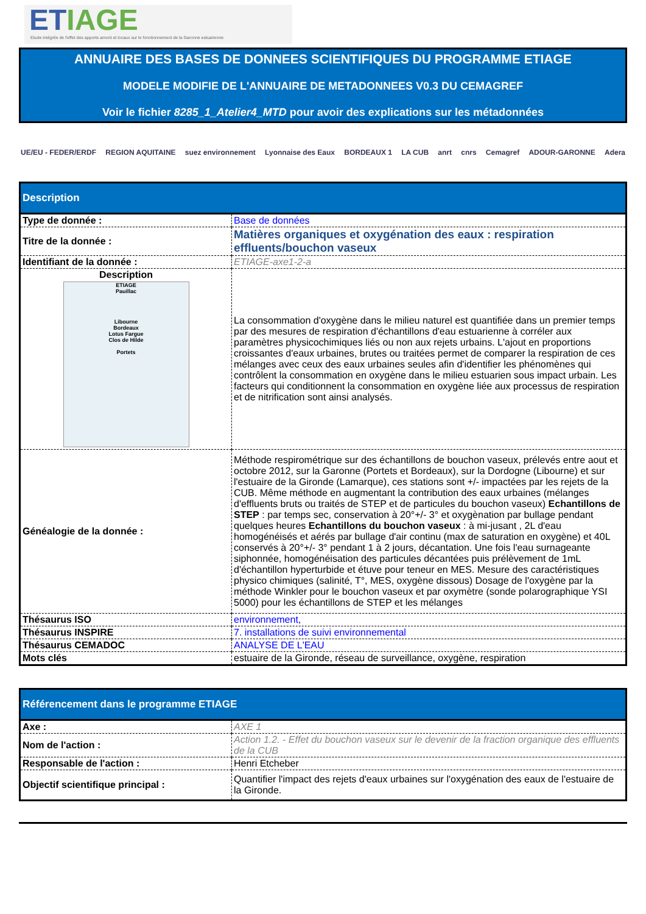ETIAGE
Etude intégrée de l'effet des apports amont et locaux sur le fonctionnement de la Garonne estuarienne
ANNUAIRE DES BASES DE DONNEES SCIENTIFIQUES DU PROGRAMME ETIAGE
MODELE MODIFIE DE L'ANNUAIRE DE METADONNEES V0.3 DU CEMAGREF
Voir le fichier 8285_1_Atelier4_MTD pour avoir des explications sur les métadonnées
UE/EU - FEDER/ERDF REGION AQUITAINE suez environnement Lyonnaise des Eaux BORDEAUX 1 LA CUB anrt cnrs Cemagref ADOUR-GARONNE Adera
| Description | |
| --- | --- |
| Type de donnée : | Base de données |
| Titre de la donnée : | Matières organiques et oxygénation des eaux : respiration effluents/bouchon vaseux |
| Identifiant de la donnée : | ETIAGE-axe1-2-a |
| Description ETIAGE Pauillac Libourne Bordeaux Lotus Fargue Clos de Hilde Portets | La consommation d'oxygène dans le milieu naturel est quantifiée dans un premier temps par des mesures de respiration d'échantillons d'eau estuarienne à corréler aux paramètres physicochimiques liés ou non aux rejets urbains. L'ajout en proportions croissantes d'eaux urbaines, brutes ou traitées permet de comparer la respiration de ces mélanges avec ceux des eaux urbaines seules afin d'identifier les phénomènes qui contrôlent la consommation en oxygène dans le milieu estuarien sous impact urbain. Les facteurs qui conditionnent la consommation en oxygène liée aux processus de respiration et de nitrification sont ainsi analysés. |
| Généalogie de la donnée : | Méthode respirométrique sur des échantillons de bouchon vaseux, prélevés entre aout et octobre 2012, sur la Garonne (Portets et Bordeaux), sur la Dordogne (Libourne) et sur l'estuaire de la Gironde (Lamarque), ces stations sont +/- impactées par les rejets de la CUB. Même méthode en augmentant la contribution des eaux urbaines (mélanges d'effluents bruts ou traités de STEP et de particules du bouchon vaseux) Echantillons de STEP : par temps sec, conservation à 20°+/- 3° et oxygènation par bullage pendant quelques heures Echantillons du bouchon vaseux : à mi-jusant , 2L d'eau homogénéisés et aérés par bullage d'air continu (max de saturation en oxygène) et 40L conservés à 20°+/- 3° pendant 1 à 2 jours, décantation. Une fois l'eau surnageante siphonnée, homogénéisation des particules décantées puis prélèvement de 1mL d'échantillon hyperturbide et étuve pour teneur en MES. Mesure des caractéristiques physico chimiques (salinité, T°, MES, oxygène dissous) Dosage de l'oxygène par la méthode Winkler pour le bouchon vaseux et par oxymètre (sonde polarographique YSI 5000) pour les échantillons de STEP et les mélanges |
| Thésaurus ISO | environnement, |
| Thésaurus INSPIRE | 7. installations de suivi environnemental |
| Thésaurus CEMADOC | ANALYSE DE L'EAU |
| Mots clés | estuaire de la Gironde, réseau de surveillance, oxygène, respiration |
| Référencement dans le programme ETIAGE | |
| --- | --- |
| Axe : | AXE 1 |
| Nom de l'action : | Action 1.2. - Effet du bouchon vaseux sur le devenir de la fraction organique des effluents de la CUB |
| Responsable de l'action : | Henri Etcheber |
| Objectif scientifique principal : | Quantifier l'impact des rejets d'eaux urbaines sur l'oxygénation des eaux de l'estuaire de la Gironde. |